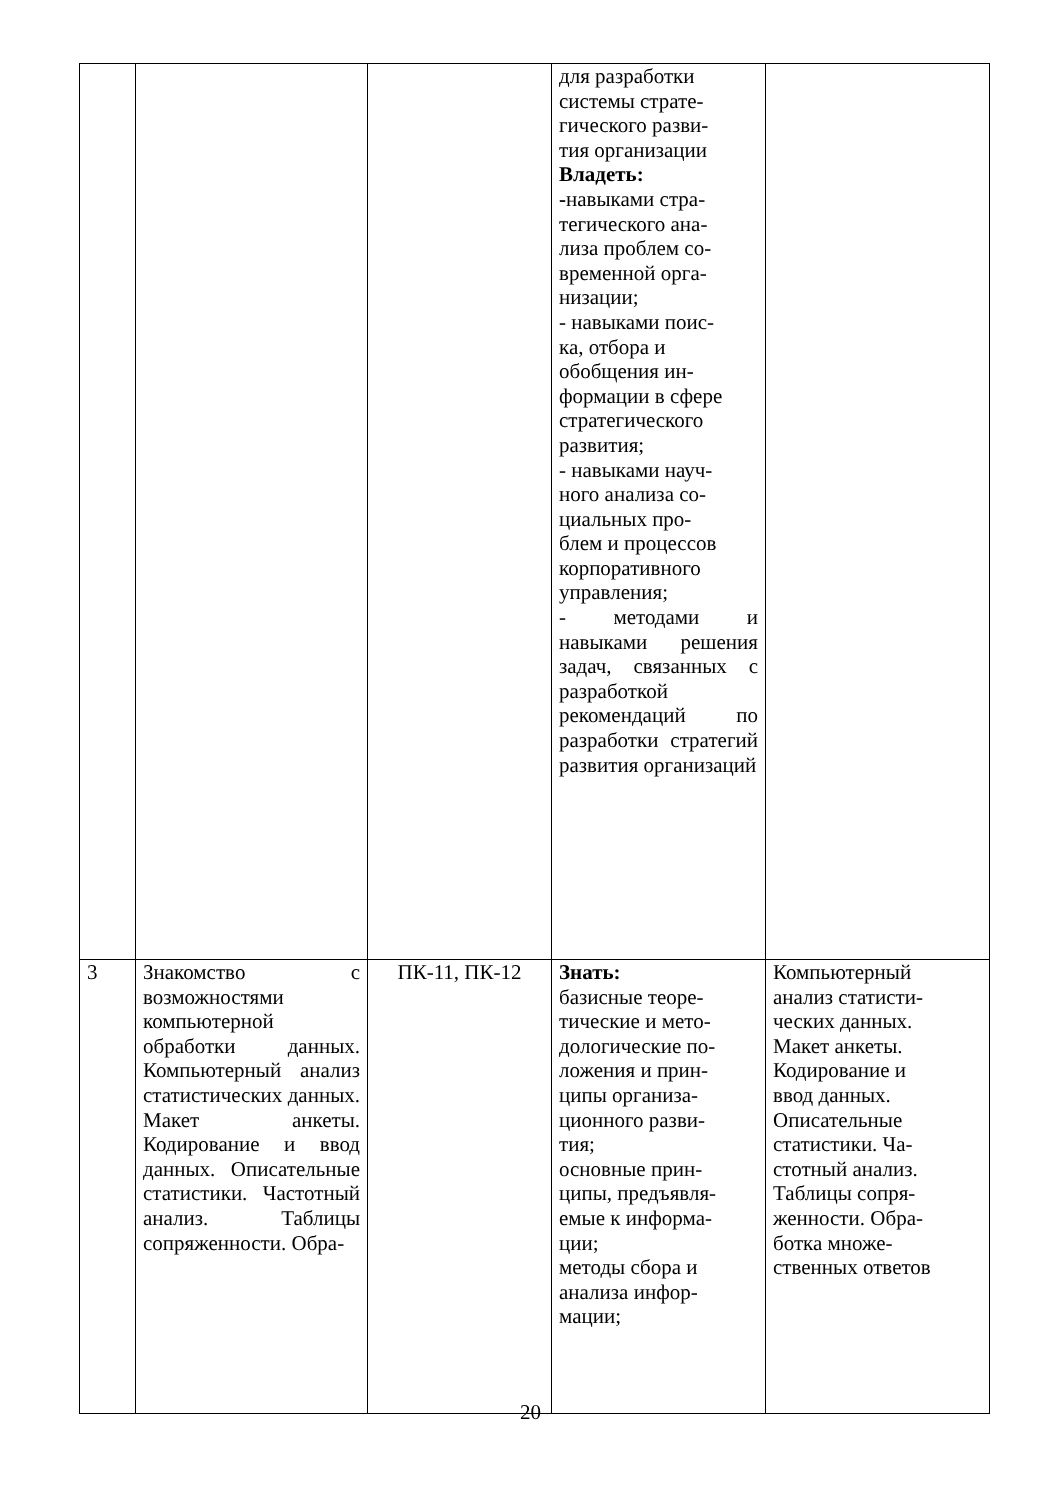| | | | для разработки системы страте- гического разви- тия организации Владеть: - навыками стра- тегического ана- лиза проблем со- временной орга- низации; - навыками поис- ка, отбора и обобщения ин- формации в сфере стратегического развития; - навыками науч- ного анализа со- циальных про- блем и процессов корпоративного управления; - методами и навыками решения задач, связанных с разработкой рекомендаций по разработки стратегий развития организаций | |
| 3 | Знакомство с возможностями компьютерной обработки данных. Компьютерный анализ статистических данных. Макет анкеты. Кодирование и ввод данных. Описательные статистики. Частотный анализ. Таблицы сопряженности. Обра- | ПК-11, ПК-12 | Знать: базисные теоре- тические и мето- дологические по- ложения и прин- ципы организа- ционного разви- тия; основные прин- ципы, предъявля- емые к информа- ции; методы сбора и анализа инфор- мации; | Компьютерный анализ статисти- ческих данных. Макет анкеты. Кодирование и ввод данных. Описательные статистики. Ча- стотный анализ. Таблицы сопря- женности. Обра- ботка множе- ственных ответов |
20